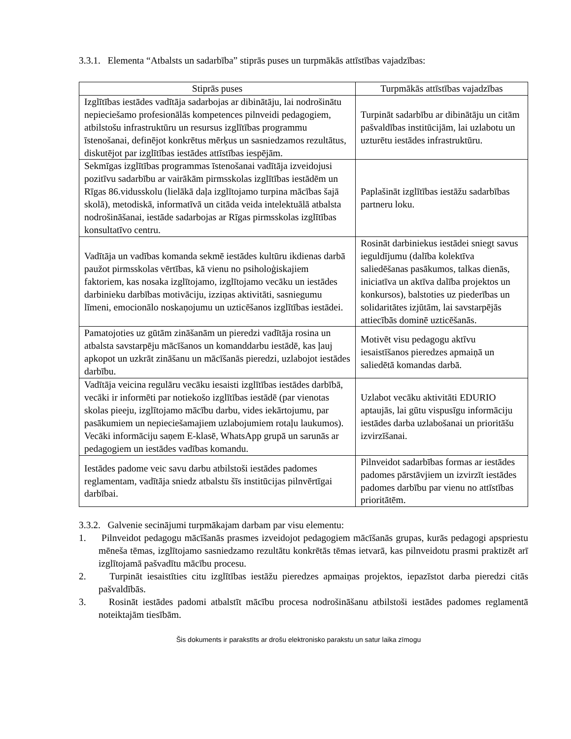3.3.1. Elementa “Atbalsts un sadarbība” stiprās puses un turpmākās attīstības vajadzības:
| Stiprās puses | Turpmākās attīstības vajadzības |
| --- | --- |
| Izglītības iestādes vadītāja sadarbojas ar dibinātāju, lai nodrošinātu nepieciešamo profesionālās kompetences pilnveidi pedagogiem, atbilstošu infrastruktūru un resursus izglītības programmu īstenošanai, definējot konkrētus mērķus un sasniedzamos rezultātus, diskutējot par izglītības iestādes attīstības iespējām. | Turpināt sadarbību ar dibinātāju un citām pašvaldības institūcijām, lai uzlabotu un uzturētu iestādes infrastruktūru. |
| Sekmīgas izglītības programmas īstenošanai vadītāja izveidojusi pozitīvu sadarbību ar vairākām pirmsskolas izglītības iestādēm un Rīgas 86.vidusskolu (lielākā daļa izglītojamo turpina mācības šajā skolā), metodiskā, informatīvā un citāda veida intelektuālā atbalsta nodrošināšanai, iestāde sadarbojas ar Rīgas pirmsskolas izglītības konsultatīvo centru. | Paplašināt izglītības iestāžu sadarbības partneru loku. |
| Vadītāja un vadības komanda sekmē iestādes kultūru ikdienas darbā paužot pirmsskolas vērtības, kā vienu no psiholoģiskajiem faktoriem, kas nosaka izglītojamo, izglītojamo vecāku un iestādes darbinieku darbības motivāciju, izziņas aktivitāti, sasniegumu līmeni, emocionālo noskaņojumu un uzticēšanos izglītības iestādei. | Rosināt darbiniekus iestādei sniegt savus ieguldījumu (dalība kolektīva saliedēšanas pasākumos, talkas dienās, iniciatīva un aktīva dalība projektos un konkursos), balstoties uz piederības un solidaritātes izjūtām, lai savstarpējās attiecībās dominē uzticēšanās. |
| Pamatojoties uz gūtām zināšanām un pieredzi vadītāja rosina un atbalsta savstarpēju mācīšanos un komanddarbu iestādē, kas ļauj apkopot un uzkrāt zināšanu un mācīšanās pieredzi, uzlabojot iestādes darbību. | Motivēt visu pedagogu aktīvu iesaistīšanos pieredzes apmaiņā un saliedētā komandas darbā. |
| Vadītāja veicina regulāru vecāku iesaisti izglītības iestādes darbībā, vecāki ir informēti par notiekošo izglītības iestādē (par vienotas skolas pieeju, izglītojamo mācību darbu, vides iekārtojumu, par pasākumiem un nepieciešamajiem uzlabojumiem rotaļu laukumos). Vecāki informāciju saņem E-klasē, WhatsApp grupā un sarunās ar pedagogiem un iestādes vadības komandu. | Uzlabot vecāku aktivitāti EDURIO aptaujās, lai gūtu vispusīgu informāciju iestādes darba uzlabošanai un prioritāšu izvirzīšanai. |
| Iestādes padome veic savu darbu atbilstoši iestādes padomes reglamentam, vadītāja sniedz atbalstu šīs institūcijas pilnvērtīgai darbībai. | Pilnveidot sadarbības formas ar iestādes padomes pārstāvjiem un izvirzīt iestādes padomes darbību par vienu no attīstības prioritātēm. |
3.3.2. Galvenie secinājumi turpmākajam darbam par visu elementu:
1. Pilnveidot pedagogu mācīšanās prasmes izveidojot pedagogiem mācīšanās grupas, kurās pedagogi apspriestu mēneša tēmas, izglītojamo sasniedzamo rezultātu konkrētās tēmas ietvarā, kas pilnveidotu prasmi praktizēt arī izglītojamā pašvadītu mācību procesu.
2. Turpināt iesaistīties citu izglītības iestāžu pieredzes apmaiņas projektos, iepazīstot darba pieredzi citās pašvaldībās.
3. Rosināt iestādes padomi atbalstīt mācību procesa nodrošināšanu atbilstoši iestādes padomes reglamentā noteiktajām tiesībām.
Šis dokuments ir parakstīts ar drošu elektronisko parakstu un satur laika zīmogu